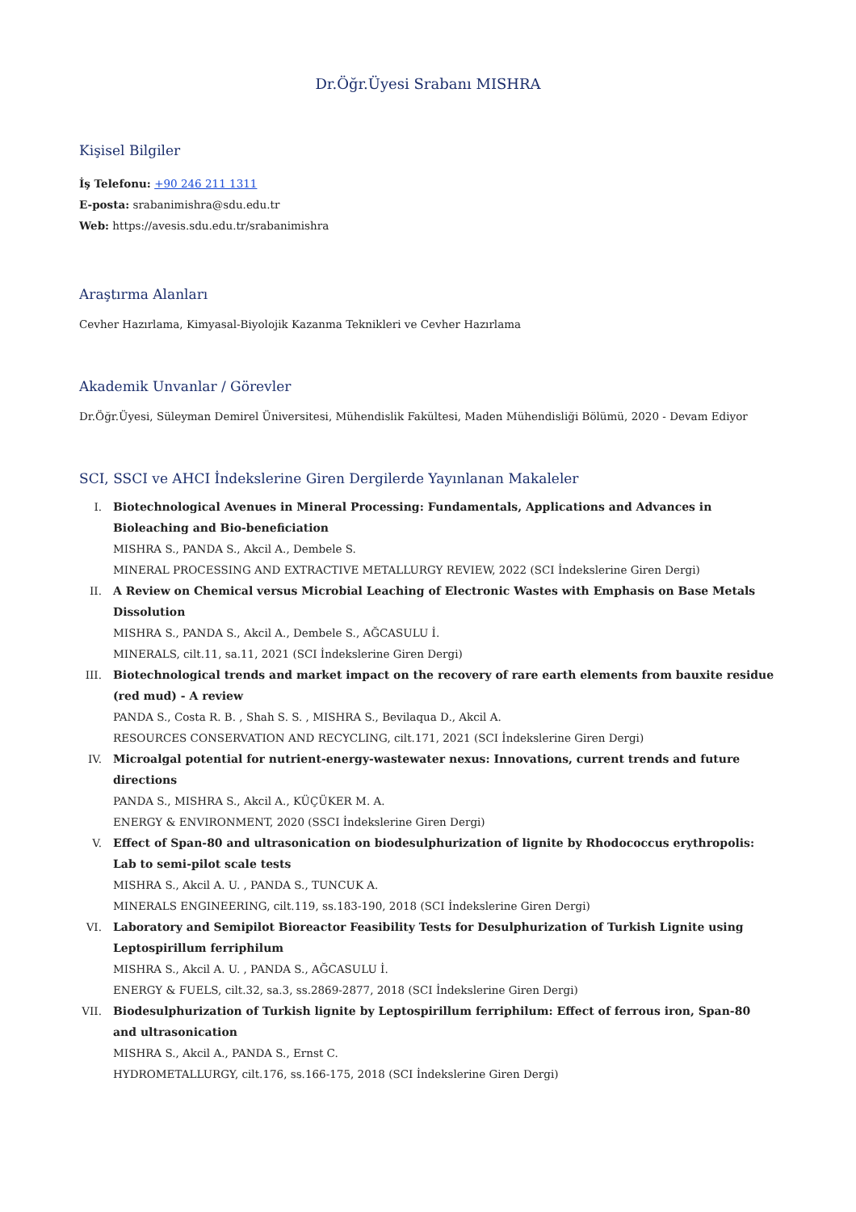Dr.Öğr.Üyesi Srabanı MISHRA
Kişisel Bilgiler
İş Telefonu: +90 246 211 1311
E-posta: srabanimishra@sdu.edu.tr
Web: https://avesis.sdu.edu.tr/srabanimishra
Araştırma Alanları
Cevher Hazırlama, Kimyasal-Biyolojik Kazanma Teknikleri ve Cevher Hazırlama
Akademik Unvanlar / Görevler
Dr.Öğr.Üyesi, Süleyman Demirel Üniversitesi, Mühendislik Fakültesi, Maden Mühendisliği Bölümü, 2020 - Devam Ediyor
SCI, SSCI ve AHCI İndekslerine Giren Dergilerde Yayınlanan Makaleler
I. Biotechnological Avenues in Mineral Processing: Fundamentals, Applications and Advances in Bioleaching and Bio-beneficiation
MISHRA S., PANDA S., Akcil A., Dembele S.
MINERAL PROCESSING AND EXTRACTIVE METALLURGY REVIEW, 2022 (SCI İndekslerine Giren Dergi)
II. A Review on Chemical versus Microbial Leaching of Electronic Wastes with Emphasis on Base Metals Dissolution
MISHRA S., PANDA S., Akcil A., Dembele S., AĞCASULU İ.
MINERALS, cilt.11, sa.11, 2021 (SCI İndekslerine Giren Dergi)
III. Biotechnological trends and market impact on the recovery of rare earth elements from bauxite residue (red mud) - A review
PANDA S., Costa R. B. , Shah S. S. , MISHRA S., Bevilaqua D., Akcil A.
RESOURCES CONSERVATION AND RECYCLING, cilt.171, 2021 (SCI İndekslerine Giren Dergi)
IV. Microalgal potential for nutrient-energy-wastewater nexus: Innovations, current trends and future directions
PANDA S., MISHRA S., Akcil A., KÜÇÜKER M. A.
ENERGY & ENVIRONMENT, 2020 (SSCI İndekslerine Giren Dergi)
V. Effect of Span-80 and ultrasonication on biodesulphurization of lignite by Rhodococcus erythropolis: Lab to semi-pilot scale tests
MISHRA S., Akcil A. U. , PANDA S., TUNCUK A.
MINERALS ENGINEERING, cilt.119, ss.183-190, 2018 (SCI İndekslerine Giren Dergi)
VI. Laboratory and Semipilot Bioreactor Feasibility Tests for Desulphurization of Turkish Lignite using Leptospirillum ferriphilum
MISHRA S., Akcil A. U. , PANDA S., AĞCASULU İ.
ENERGY & FUELS, cilt.32, sa.3, ss.2869-2877, 2018 (SCI İndekslerine Giren Dergi)
VII. Biodesulphurization of Turkish lignite by Leptospirillum ferriphilum: Effect of ferrous iron, Span-80 and ultrasonication
MISHRA S., Akcil A., PANDA S., Ernst C.
HYDROMETALLURGY, cilt.176, ss.166-175, 2018 (SCI İndekslerine Giren Dergi)